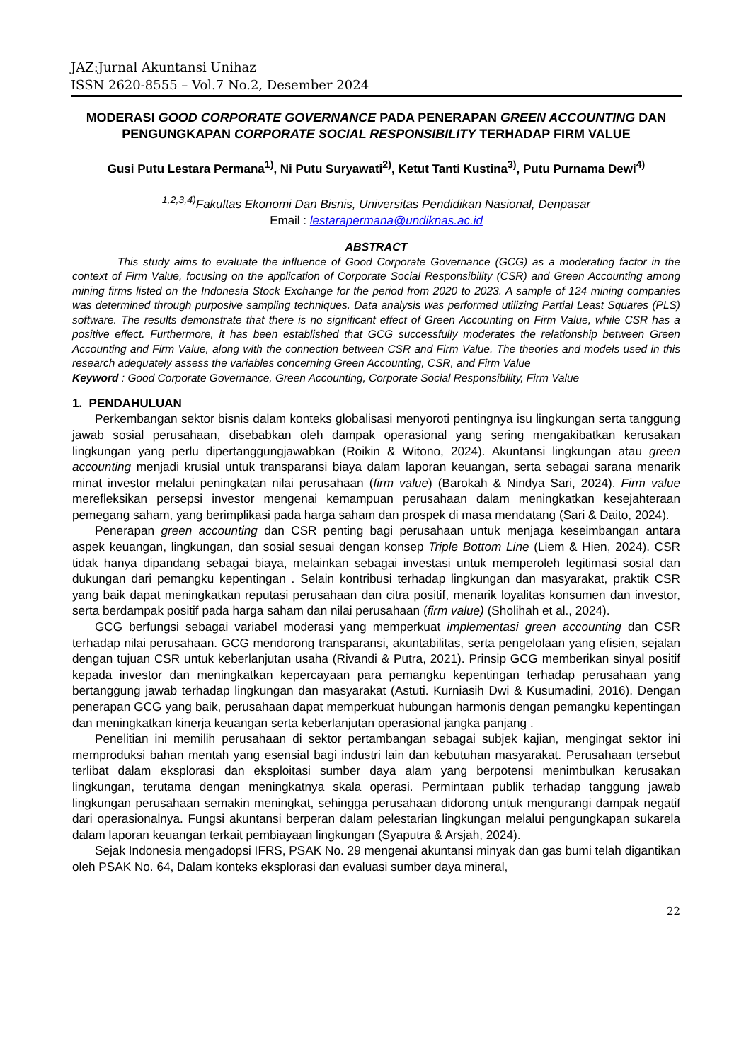JAZ:Jurnal Akuntansi Unihaz
ISSN 2620-8555 – Vol.7 No.2, Desember 2024
MODERASI GOOD CORPORATE GOVERNANCE PADA PENERAPAN GREEN ACCOUNTING DAN PENGUNGKAPAN CORPORATE SOCIAL RESPONSIBILITY TERHADAP FIRM VALUE
Gusi Putu Lestara Permana<sup>1)</sup>, Ni Putu Suryawati<sup>2)</sup>, Ketut Tanti Kustina<sup>3)</sup>, Putu Purnama Dewi<sup>4)</sup>
<sup>1,2,3,4)</sup>Fakultas Ekonomi Dan Bisnis, Universitas Pendidikan Nasional, Denpasar
Email : lestarapermana@undiknas.ac.id
ABSTRACT
This study aims to evaluate the influence of Good Corporate Governance (GCG) as a moderating factor in the context of Firm Value, focusing on the application of Corporate Social Responsibility (CSR) and Green Accounting among mining firms listed on the Indonesia Stock Exchange for the period from 2020 to 2023. A sample of 124 mining companies was determined through purposive sampling techniques. Data analysis was performed utilizing Partial Least Squares (PLS) software. The results demonstrate that there is no significant effect of Green Accounting on Firm Value, while CSR has a positive effect. Furthermore, it has been established that GCG successfully moderates the relationship between Green Accounting and Firm Value, along with the connection between CSR and Firm Value. The theories and models used in this research adequately assess the variables concerning Green Accounting, CSR, and Firm Value
Keyword : Good Corporate Governance, Green Accounting, Corporate Social Responsibility, Firm Value
1. PENDAHULUAN
Perkembangan sektor bisnis dalam konteks globalisasi menyoroti pentingnya isu lingkungan serta tanggung jawab sosial perusahaan, disebabkan oleh dampak operasional yang sering mengakibatkan kerusakan lingkungan yang perlu dipertanggungjawabkan (Roikin & Witono, 2024). Akuntansi lingkungan atau green accounting menjadi krusial untuk transparansi biaya dalam laporan keuangan, serta sebagai sarana menarik minat investor melalui peningkatan nilai perusahaan (firm value) (Barokah & Nindya Sari, 2024). Firm value merefleksikan persepsi investor mengenai kemampuan perusahaan dalam meningkatkan kesejahteraan pemegang saham, yang berimplikasi pada harga saham dan prospek di masa mendatang (Sari & Daito, 2024).
Penerapan green accounting dan CSR penting bagi perusahaan untuk menjaga keseimbangan antara aspek keuangan, lingkungan, dan sosial sesuai dengan konsep Triple Bottom Line (Liem & Hien, 2024). CSR tidak hanya dipandang sebagai biaya, melainkan sebagai investasi untuk memperoleh legitimasi sosial dan dukungan dari pemangku kepentingan . Selain kontribusi terhadap lingkungan dan masyarakat, praktik CSR yang baik dapat meningkatkan reputasi perusahaan dan citra positif, menarik loyalitas konsumen dan investor, serta berdampak positif pada harga saham dan nilai perusahaan (firm value) (Sholihah et al., 2024).
GCG berfungsi sebagai variabel moderasi yang memperkuat implementasi green accounting dan CSR terhadap nilai perusahaan. GCG mendorong transparansi, akuntabilitas, serta pengelolaan yang efisien, sejalan dengan tujuan CSR untuk keberlanjutan usaha (Rivandi & Putra, 2021). Prinsip GCG memberikan sinyal positif kepada investor dan meningkatkan kepercayaan para pemangku kepentingan terhadap perusahaan yang bertanggung jawab terhadap lingkungan dan masyarakat (Astuti. Kurniasih Dwi & Kusumadini, 2016). Dengan penerapan GCG yang baik, perusahaan dapat memperkuat hubungan harmonis dengan pemangku kepentingan dan meningkatkan kinerja keuangan serta keberlanjutan operasional jangka panjang .
Penelitian ini memilih perusahaan di sektor pertambangan sebagai subjek kajian, mengingat sektor ini memproduksi bahan mentah yang esensial bagi industri lain dan kebutuhan masyarakat. Perusahaan tersebut terlibat dalam eksplorasi dan eksploitasi sumber daya alam yang berpotensi menimbulkan kerusakan lingkungan, terutama dengan meningkatnya skala operasi. Permintaan publik terhadap tanggung jawab lingkungan perusahaan semakin meningkat, sehingga perusahaan didorong untuk mengurangi dampak negatif dari operasionalnya. Fungsi akuntansi berperan dalam pelestarian lingkungan melalui pengungkapan sukarela dalam laporan keuangan terkait pembiayaan lingkungan (Syaputra & Arsjah, 2024).
Sejak Indonesia mengadopsi IFRS, PSAK No. 29 mengenai akuntansi minyak dan gas bumi telah digantikan oleh PSAK No. 64, Dalam konteks eksplorasi dan evaluasi sumber daya mineral,
22